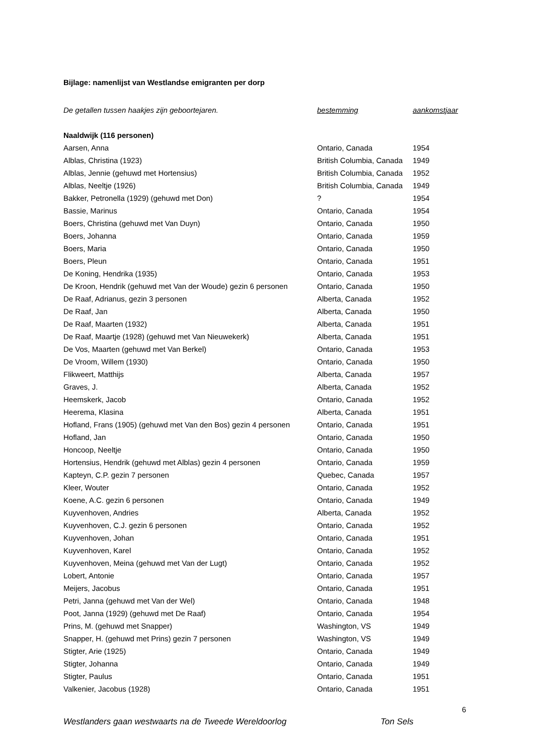Bijlage: namenlijst van Westlandse emigranten per dorp
| De getallen tussen haakjes zijn geboortejaren. | bestemming | aankomstjaar |
| Naaldwijk (116 personen) | | |
| Aarsen, Anna | Ontario, Canada | 1954 |
| Alblas, Christina (1923) | British Columbia, Canada | 1949 |
| Alblas, Jennie (gehuwd met Hortensius) | British Columbia, Canada | 1952 |
| Alblas, Neeltje (1926) | British Columbia, Canada | 1949 |
| Bakker, Petronella (1929) (gehuwd met Don) | ? | 1954 |
| Bassie, Marinus | Ontario, Canada | 1954 |
| Boers, Christina (gehuwd met Van Duyn) | Ontario, Canada | 1950 |
| Boers, Johanna | Ontario, Canada | 1959 |
| Boers, Maria | Ontario, Canada | 1950 |
| Boers, Pleun | Ontario, Canada | 1951 |
| De Koning, Hendrika (1935) | Ontario, Canada | 1953 |
| De Kroon, Hendrik (gehuwd met Van der Woude) gezin 6 personen | Ontario, Canada | 1950 |
| De Raaf, Adrianus, gezin 3 personen | Alberta, Canada | 1952 |
| De Raaf, Jan | Alberta, Canada | 1950 |
| De Raaf, Maarten (1932) | Alberta, Canada | 1951 |
| De Raaf, Maartje (1928) (gehuwd met Van Nieuwekerk) | Alberta, Canada | 1951 |
| De Vos, Maarten (gehuwd met Van Berkel) | Ontario, Canada | 1953 |
| De Vroom, Willem (1930) | Ontario, Canada | 1950 |
| Flikweert, Matthijs | Alberta, Canada | 1957 |
| Graves, J. | Alberta, Canada | 1952 |
| Heemskerk, Jacob | Ontario, Canada | 1952 |
| Heerema, Klasina | Alberta, Canada | 1951 |
| Hofland, Frans (1905) (gehuwd met Van den Bos) gezin 4 personen | Ontario, Canada | 1951 |
| Hofland, Jan | Ontario, Canada | 1950 |
| Honcoop, Neeltje | Ontario, Canada | 1950 |
| Hortensius, Hendrik (gehuwd met Alblas) gezin 4 personen | Ontario, Canada | 1959 |
| Kapteyn, C.P. gezin 7 personen | Quebec, Canada | 1957 |
| Kleer, Wouter | Ontario, Canada | 1952 |
| Koene, A.C. gezin 6 personen | Ontario, Canada | 1949 |
| Kuyvenhoven, Andries | Alberta, Canada | 1952 |
| Kuyvenhoven, C.J. gezin 6 personen | Ontario, Canada | 1952 |
| Kuyvenhoven, Johan | Ontario, Canada | 1951 |
| Kuyvenhoven, Karel | Ontario, Canada | 1952 |
| Kuyvenhoven, Meina (gehuwd met Van der Lugt) | Ontario, Canada | 1952 |
| Lobert, Antonie | Ontario, Canada | 1957 |
| Meijers, Jacobus | Ontario, Canada | 1951 |
| Petri, Janna (gehuwd met Van der Wel) | Ontario, Canada | 1948 |
| Poot, Janna (1929) (gehuwd met De Raaf) | Ontario, Canada | 1954 |
| Prins, M. (gehuwd met Snapper) | Washington, VS | 1949 |
| Snapper, H. (gehuwd met Prins) gezin 7 personen | Washington, VS | 1949 |
| Stigter, Arie (1925) | Ontario, Canada | 1949 |
| Stigter, Johanna | Ontario, Canada | 1949 |
| Stigter, Paulus | Ontario, Canada | 1951 |
| Valkenier, Jacobus (1928) | Ontario, Canada | 1951 |
6
Westlanders gaan westwaarts na de Tweede Wereldoorlog Ton Sels